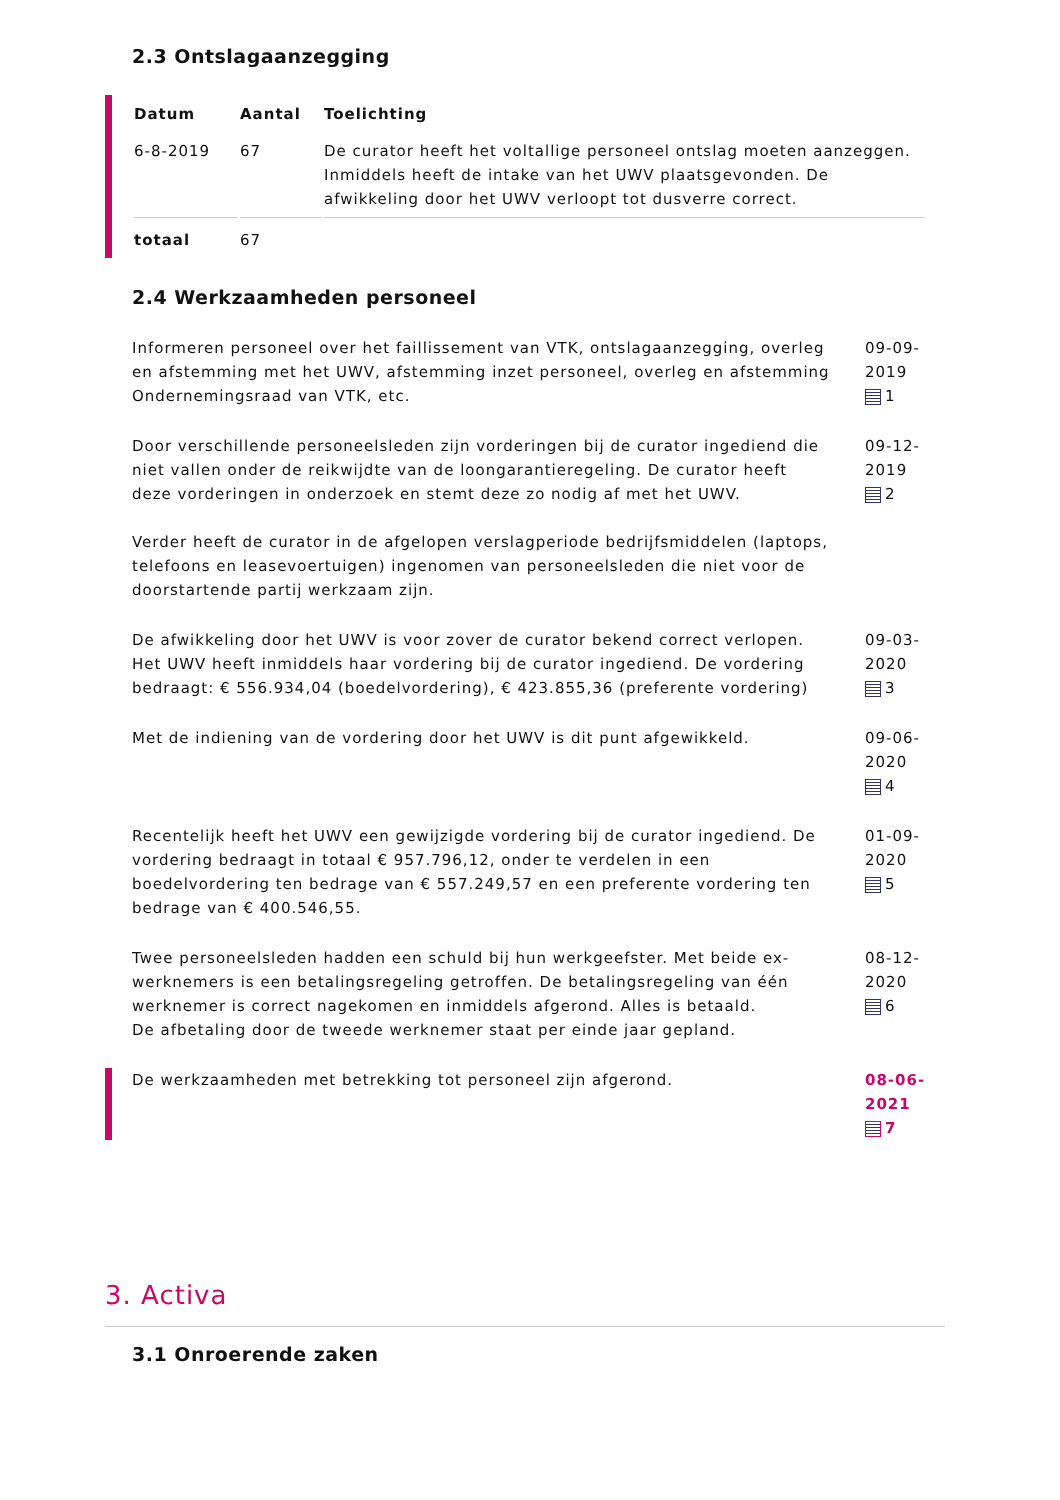2.3 Ontslagaanzegging
| Datum | Aantal | Toelichting |
| --- | --- | --- |
| 6-8-2019 | 67 | De curator heeft het voltallige personeel ontslag moeten aanzeggen. Inmiddels heeft de intake van het UWV plaatsgevonden. De afwikkeling door het UWV verloopt tot dusverre correct. |
| totaal | 67 | |
2.4 Werkzaamheden personeel
Informeren personeel over het faillissement van VTK, ontslagaanzegging, overleg en afstemming met het UWV, afstemming inzet personeel, overleg en afstemming Ondernemingsraad van VTK, etc.
09-09-2019
1
Door verschillende personeelsleden zijn vorderingen bij de curator ingediend die niet vallen onder de reikwijdte van de loongarantieregeling. De curator heeft deze vorderingen in onderzoek en stemt deze zo nodig af met het UWV.
Verder heeft de curator in de afgelopen verslagperiode bedrijfsmiddelen (laptops, telefoons en leasevoertuigen) ingenomen van personeelsleden die niet voor de doorstartende partij werkzaam zijn.
09-12-2019
2
De afwikkeling door het UWV is voor zover de curator bekend correct verlopen. Het UWV heeft inmiddels haar vordering bij de curator ingediend. De vordering bedraagt: € 556.934,04 (boedelvordering), € 423.855,36 (preferente vordering)
09-03-2020
3
Met de indiening van de vordering door het UWV is dit punt afgewikkeld.
09-06-2020
4
Recentelijk heeft het UWV een gewijzigde vordering bij de curator ingediend. De vordering bedraagt in totaal € 957.796,12, onder te verdelen in een boedelvordering ten bedrage van € 557.249,57 en een preferente vordering ten bedrage van € 400.546,55.
01-09-2020
5
Twee personeelsleden hadden een schuld bij hun werkgeefster. Met beide ex-werknemers is een betalingsregeling getroffen. De betalingsregeling van één werknemer is correct nagekomen en inmiddels afgerond. Alles is betaald.
De afbetaling door de tweede werknemer staat per einde jaar gepland.
08-12-2020
6
De werkzaamheden met betrekking tot personeel zijn afgerond.
08-06-2021
7
3. Activa
3.1 Onroerende zaken